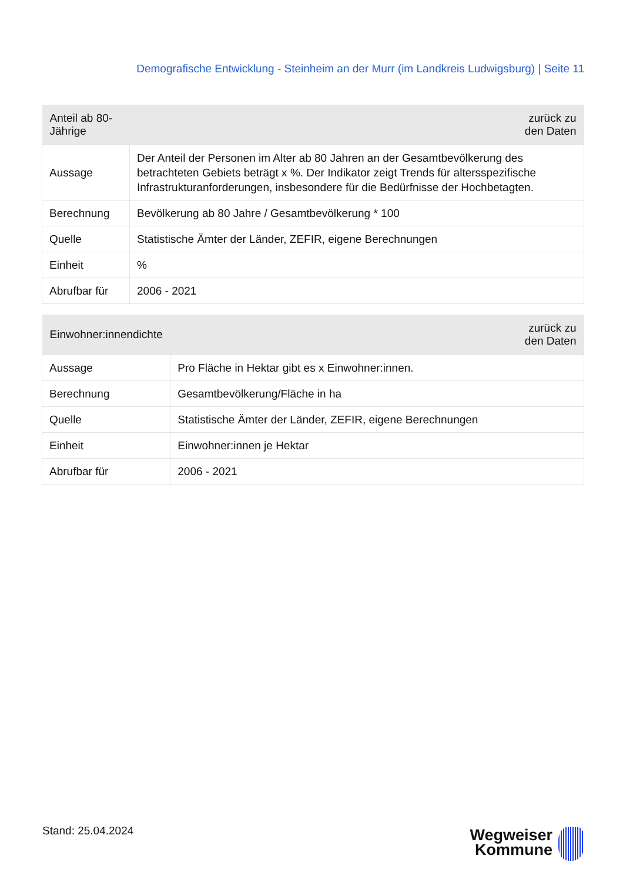Demografische Entwicklung - Steinheim an der Murr (im Landkreis Ludwigsburg) | Seite 11
| Anteil ab 80-Jährige | zurück zu den Daten |
| --- | --- |
| Aussage | Der Anteil der Personen im Alter ab 80 Jahren an der Gesamtbevölkerung des betrachteten Gebiets beträgt x %. Der Indikator zeigt Trends für altersspezifische Infrastrukturanforderungen, insbesondere für die Bedürfnisse der Hochbetagten. |
| Berechnung | Bevölkerung ab 80 Jahre / Gesamtbevölkerung * 100 |
| Quelle | Statistische Ämter der Länder, ZEFIR, eigene Berechnungen |
| Einheit | % |
| Abrufbar für | 2006 - 2021 |
| Einwohner:innendichte | zurück zu den Daten |
| --- | --- |
| Aussage | Pro Fläche in Hektar gibt es x Einwohner:innen. |
| Berechnung | Gesamtbevölkerung/Fläche in ha |
| Quelle | Statistische Ämter der Länder, ZEFIR, eigene Berechnungen |
| Einheit | Einwohner:innen je Hektar |
| Abrufbar für | 2006 - 2021 |
Stand: 25.04.2024
Wegweiser
Kommune